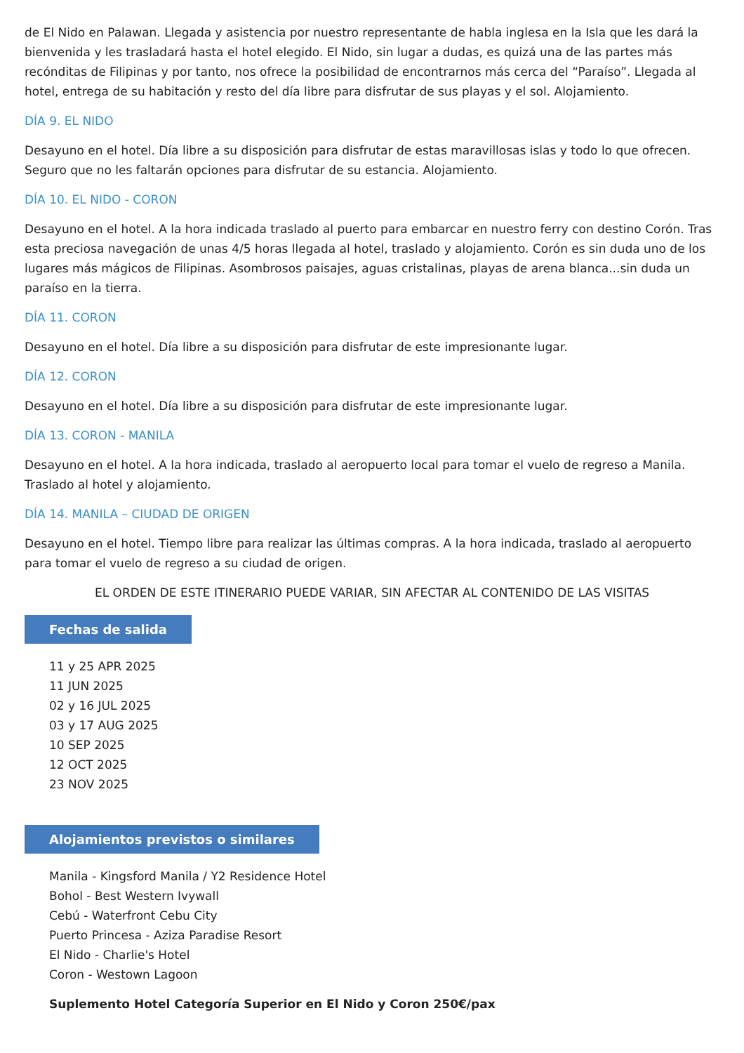de El Nido en Palawan. Llegada y asistencia por nuestro representante de habla inglesa en la Isla que les dará la bienvenida y les trasladará hasta el hotel elegido. El Nido, sin lugar a dudas, es quizá una de las partes más recónditas de Filipinas y por tanto, nos ofrece la posibilidad de encontrarnos más cerca del “Paraíso”. Llegada al hotel, entrega de su habitación y resto del día libre para disfrutar de sus playas y el sol. Alojamiento.
DÍA 9. EL NIDO
Desayuno en el hotel. Día libre a su disposición para disfrutar de estas maravillosas islas y todo lo que ofrecen. Seguro que no les faltarán opciones para disfrutar de su estancia. Alojamiento.
DÍA 10. EL NIDO - CORON
Desayuno en el hotel. A la hora indicada traslado al puerto para embarcar en nuestro ferry con destino Corón. Tras esta preciosa navegación de unas 4/5 horas llegada al hotel, traslado y alojamiento. Corón es sin duda uno de los lugares más mágicos de Filipinas. Asombrosos paisajes, aguas cristalinas, playas de arena blanca...sin duda un paraíso en la tierra.
DÍA 11. CORON
Desayuno en el hotel. Día libre a su disposición para disfrutar de este impresionante lugar.
DÍA 12. CORON
Desayuno en el hotel. Día libre a su disposición para disfrutar de este impresionante lugar.
DÍA 13. CORON - MANILA
Desayuno en el hotel. A la hora indicada, traslado al aeropuerto local para tomar el vuelo de regreso a Manila. Traslado al hotel y alojamiento.
DÍA 14. MANILA – CIUDAD DE ORIGEN
Desayuno en el hotel. Tiempo libre para realizar las últimas compras. A la hora indicada, traslado al aeropuerto para tomar el vuelo de regreso a su ciudad de origen.
EL ORDEN DE ESTE ITINERARIO PUEDE VARIAR, SIN AFECTAR AL CONTENIDO DE LAS VISITAS
Fechas de salida
11 y 25 APR 2025
11 JUN 2025
02 y 16 JUL 2025
03 y 17 AUG 2025
10 SEP 2025
12 OCT 2025
23 NOV 2025
Alojamientos previstos o similares
Manila - Kingsford Manila / Y2 Residence Hotel
Bohol - Best Western Ivywall
Cebú - Waterfront Cebu City
Puerto Princesa - Aziza Paradise Resort
El Nido - Charlie's Hotel
Coron - Westown Lagoon
Suplemento Hotel Categoría Superior en El Nido y Coron 250€/pax